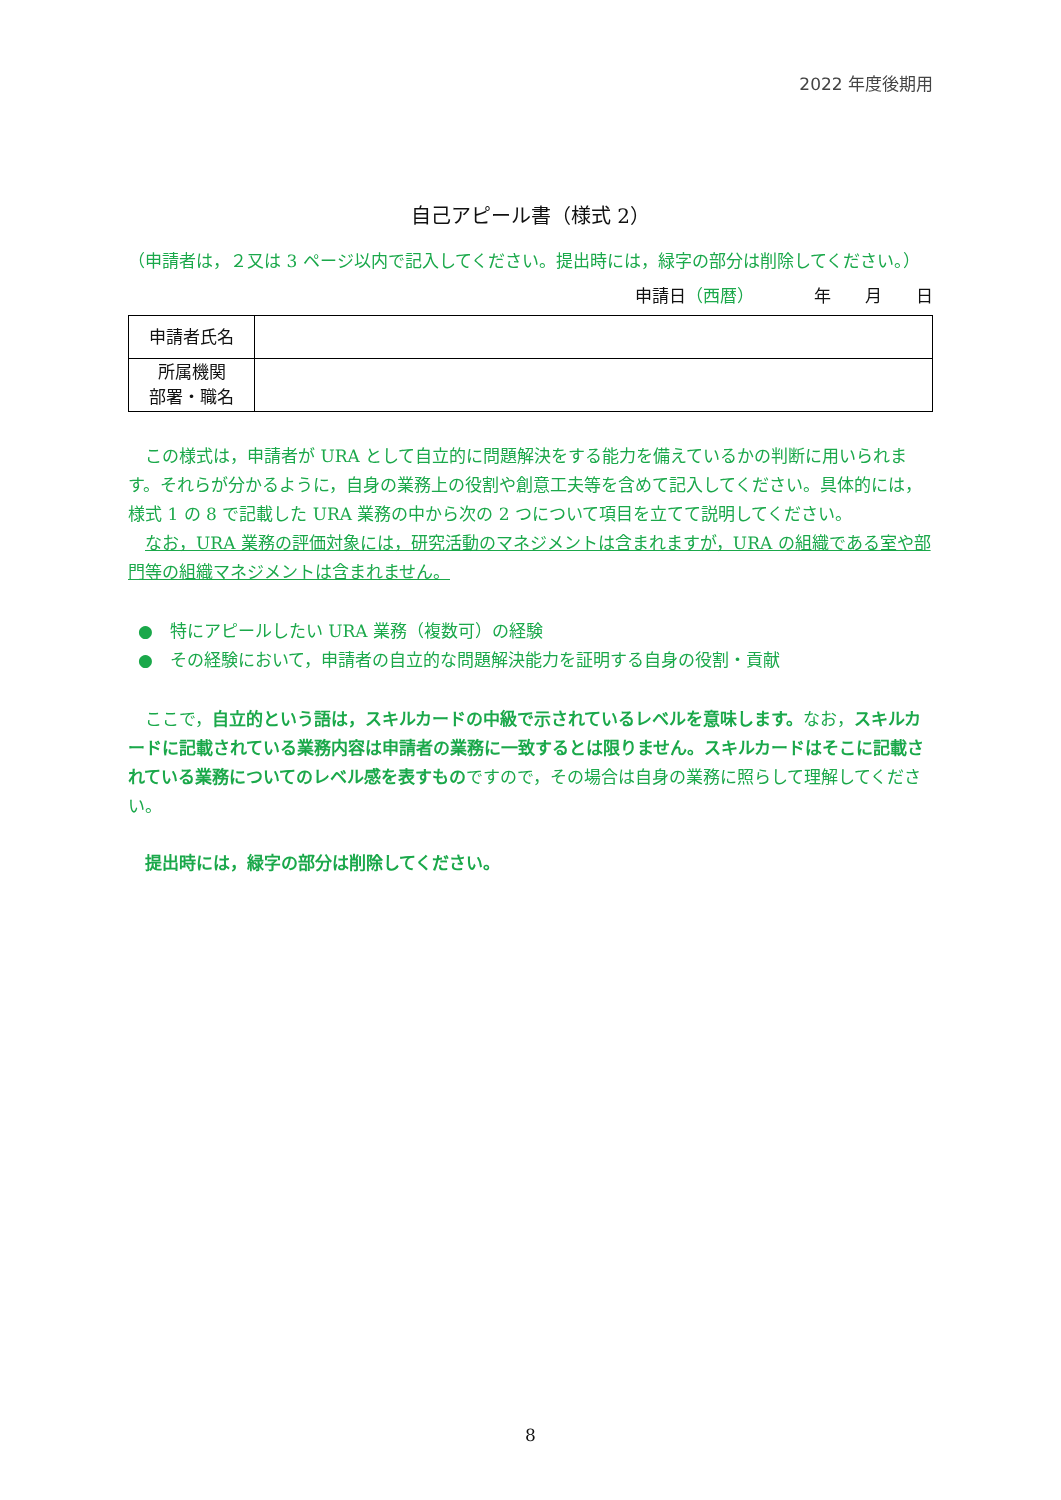2022 年度後期用
自己アピール書（様式 2）
（申請者は，２又は 3 ページ以内で記入してください。提出時には，緑字の部分は削除してください。）
申請日（西暦）　　　　年　　月　　日
| 申請者氏名 | |
| 所属機関 部署・職名 | |
この様式は，申請者が URA として自立的に問題解決をする能力を備えているかの判断に用いられます。それらが分かるように，自身の業務上の役割や創意工夫等を含めて記入してください。具体的には，様式 1 の 8 で記載した URA 業務の中から次の 2 つについて項目を立てて説明してください。
なお，URA 業務の評価対象には，研究活動のマネジメントは含まれますが，URA の組織である室や部門等の組織マネジメントは含まれません。
●　特にアピールしたい URA 業務（複数可）の経験
●　その経験において，申請者の自立的な問題解決能力を証明する自身の役割・貢献
ここで，自立的という語は，スキルカードの中級で示されているレベルを意味します。なお，スキルカードに記載されている業務内容は申請者の業務に一致するとは限りません。スキルカードはそこに記載されている業務についてのレベル感を表すものですので，その場合は自身の業務に照らして理解してください。
提出時には，緑字の部分は削除してください。
8